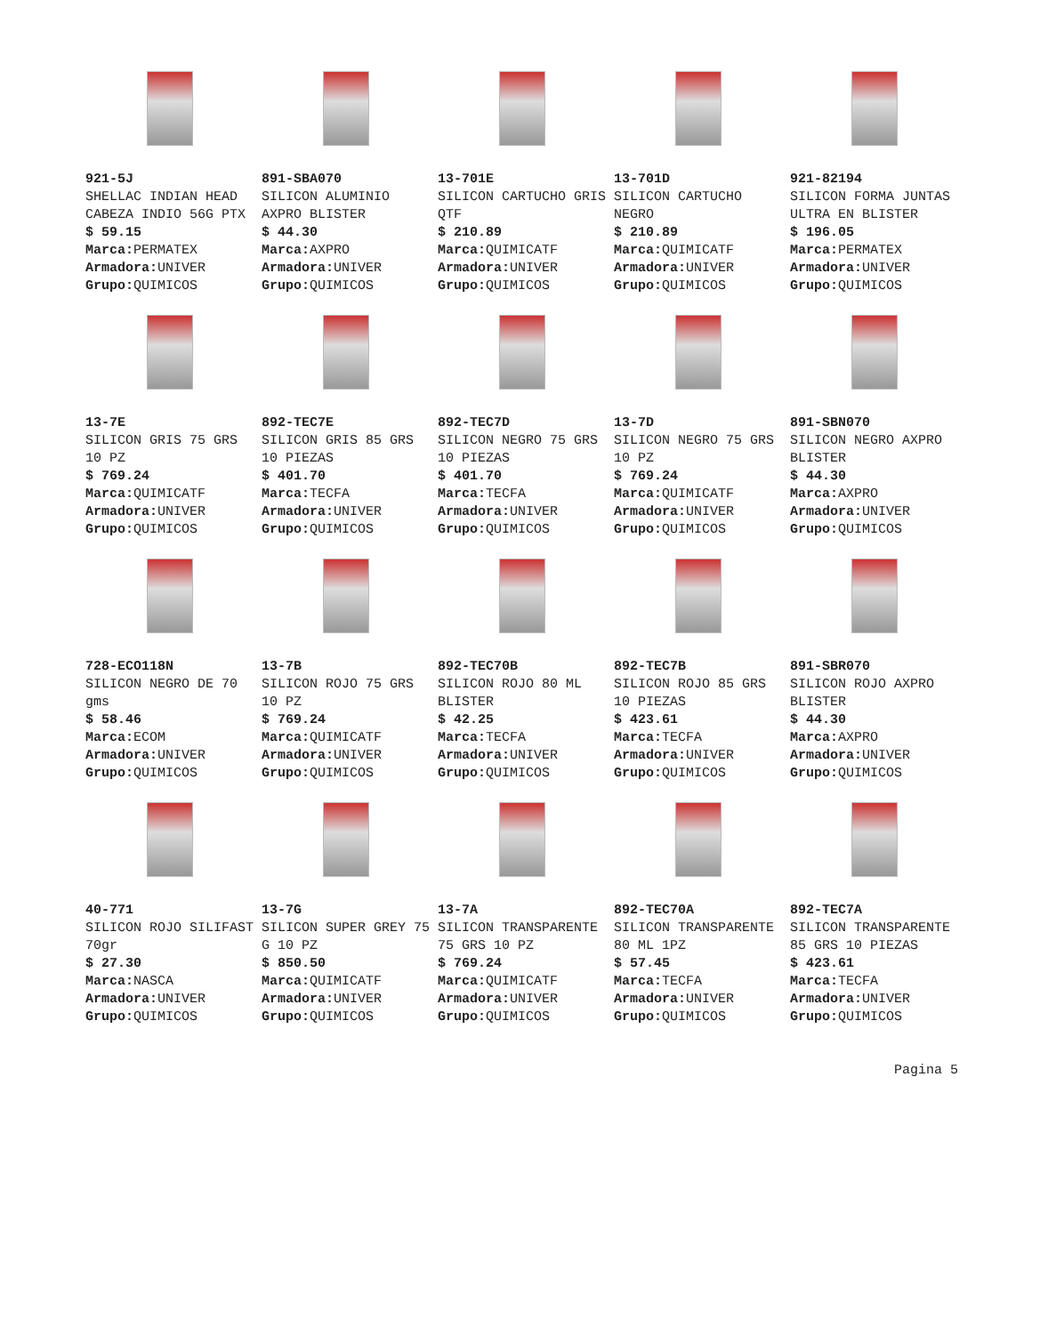| 921-5J SHELLAC INDIAN HEAD CABEZA INDIO 56G PTX $ 59.15 Marca: PERMATEX Armadora: UNIVER Grupo: QUIMICOS | 891-SBA070 SILICON ALUMINIO AXPRO BLISTER $ 44.30 Marca: AXPRO Armadora: UNIVER Grupo: QUIMICOS | 13-701E SILICON CARTUCHO GRIS QTF $ 210.89 Marca: QUIMICATF Armadora: UNIVER Grupo: QUIMICOS | 13-701D SILICON CARTUCHO NEGRO $ 210.89 Marca: QUIMICATF Armadora: UNIVER Grupo: QUIMICOS | 921-82194 SILICON FORMA JUNTAS ULTRA EN BLISTER $ 196.05 Marca: PERMATEX Armadora: UNIVER Grupo: QUIMICOS |
| 13-7E SILICON GRIS 75 GRS 10 PZ $ 769.24 Marca: QUIMICATF Armadora: UNIVER Grupo: QUIMICOS | 892-TEC7E SILICON GRIS 85 GRS 10 PIEZAS $ 401.70 Marca: TECFA Armadora: UNIVER Grupo: QUIMICOS | 892-TEC7D SILICON NEGRO 75 GRS 10 PIEZAS $ 401.70 Marca: TECFA Armadora: UNIVER Grupo: QUIMICOS | 13-7D SILICON NEGRO 75 GRS 10 PZ $ 769.24 Marca: QUIMICATF Armadora: UNIVER Grupo: QUIMICOS | 891-SBN070 SILICON NEGRO AXPRO BLISTER $ 44.30 Marca: AXPRO Armadora: UNIVER Grupo: QUIMICOS |
| 728-ECO118N SILICON NEGRO DE 70 gms $ 58.46 Marca: ECOM Armadora: UNIVER Grupo: QUIMICOS | 13-7B SILICON ROJO 75 GRS 10 PZ $ 769.24 Marca: QUIMICATF Armadora: UNIVER Grupo: QUIMICOS | 892-TEC70B SILICON ROJO 80 ML BLISTER $ 42.25 Marca: TECFA Armadora: UNIVER Grupo: QUIMICOS | 892-TEC7B SILICON ROJO 85 GRS 10 PIEZAS $ 423.61 Marca: TECFA Armadora: UNIVER Grupo: QUIMICOS | 891-SBR070 SILICON ROJO AXPRO BLISTER $ 44.30 Marca: AXPRO Armadora: UNIVER Grupo: QUIMICOS |
| 40-771 SILICON ROJO SILIFAST 70gr $ 27.30 Marca: NASCA Armadora: UNIVER Grupo: QUIMICOS | 13-7G SILICON SUPER GREY 75 G 10 PZ $ 850.50 Marca: QUIMICATF Armadora: UNIVER Grupo: QUIMICOS | 13-7A SILICON TRANSPARENTE 75 GRS 10 PZ $ 769.24 Marca: QUIMICATF Armadora: UNIVER Grupo: QUIMICOS | 892-TEC70A SILICON TRANSPARENTE 80 ML 1PZ $ 57.45 Marca: TECFA Armadora: UNIVER Grupo: QUIMICOS | 892-TEC7A SILICON TRANSPARENTE 85 GRS 10 PIEZAS $ 423.61 Marca: TECFA Armadora: UNIVER Grupo: QUIMICOS |
Pagina 5